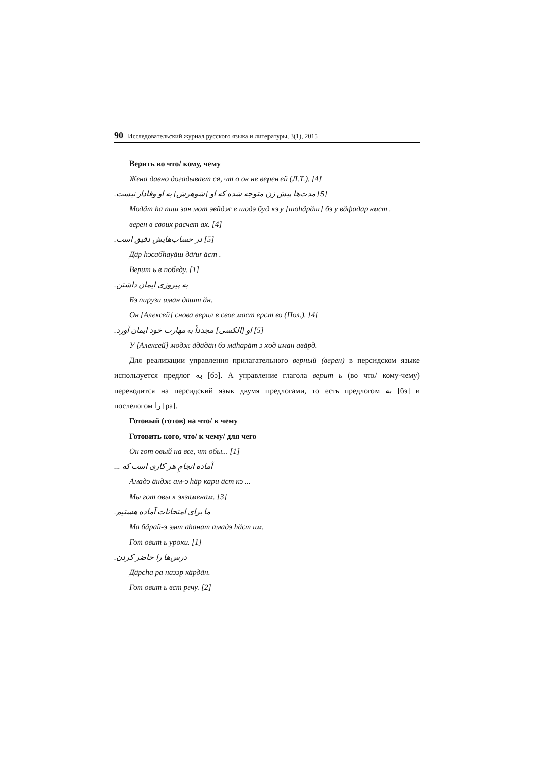90 Исследовательский журнал русского языка и литературы, 3(1), 2015
Верить во что/ кому, чему
Жена давно догадывает ся, чт о он не верен ей (Л.Т.). [4]
[5] مدت‌ها پیش زن متوجه شده که او [شوهرش] به او وفادار نیست.
Модäт hа пиш зан мот эвäдж е шодэ буд кэ у [шоhäрäш] бэ у вäфадар нист .
верен в своих расчет ах. [4]
[5] در حساب‌هایش دقیق است.
Дäр hэсабhауäш дäґиґ äст .
Верит ь в победу. [1]
به پیروزی ایمان داشتن.
Бэ пирузи иман дашт äн.
Он [Алексей] снова верил в свое маст ерст во (Пол.). [4]
[5] او [الکسی] مجدداً به مهارت خود ایمان آورد.
У [Алексей] модж äдäдäн бэ мähарäт э ход иман авäрд.
Для реализации управления прилагательного верный (верен) в персидском языке используется предлог به [бэ]. А управление глагола верит ь (во что/ кому-чему) переводится на персидский язык двумя предлогами, то есть предлогом به [бэ] и послелогом را [ра].
Готовый (готов) на что/ к чему
Готовить кого, что/ к чему/ для чего
Он гот овый на все, чт обы... [1]
آماده انجامِ هر کاری است که ...
Амадэ äндж ам-э häр кари äст кэ ...
Мы гот овы к экзаменам. [3]
ما برای امتحانات آماده هستیم.
Ма бäрай-э эмт аhанат амадэ häст им.
Гот овит ь уроки. [1]
درس‌ها را حاضر کردن.
Дäрсhа ра назэр кäрдäн.
Гот овит ь вст речу. [2]